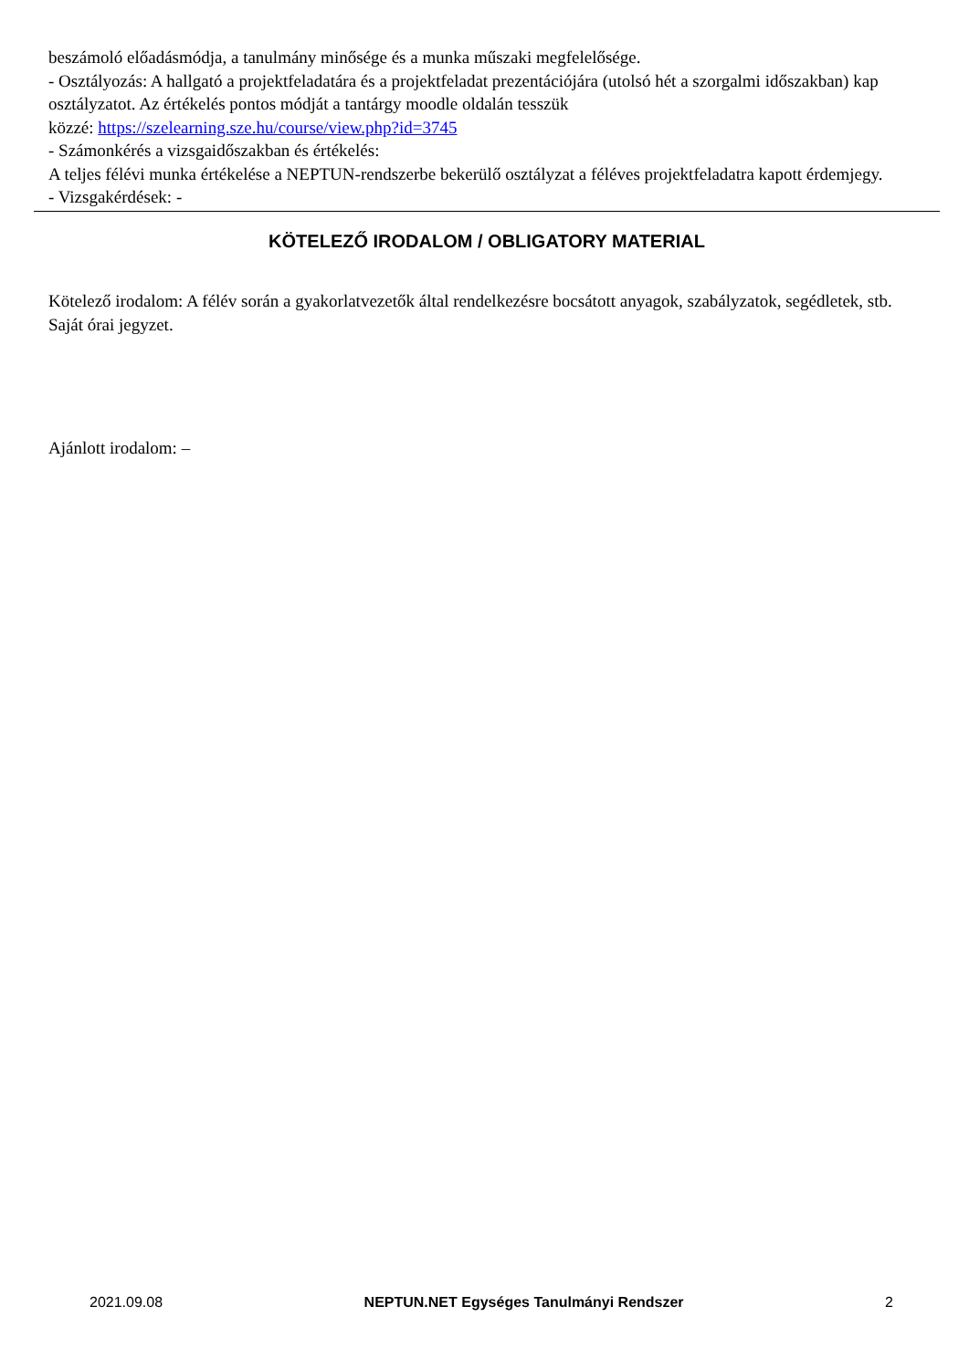beszámoló előadásmódja, a tanulmány minősége és a munka műszaki megfelelősége.
- Osztályozás: A hallgató a projektfeladatára és a projektfeladat prezentációjára (utolsó hét a szorgalmi időszakban) kap osztályzatot. Az értékelés pontos módját a tantárgy moodle oldalán tesszük
közzé: https://szelearning.sze.hu/course/view.php?id=3745
- Számonkérés a vizsgaidőszakban és értékelés:
A teljes félévi munka értékelése a NEPTUN-rendszerbe bekerülő osztályzat a féléves projektfeladatra kapott érdemjegy.
- Vizsgakérdések: -
KÖTELEZŐ IRODALOM / OBLIGATORY MATERIAL
Kötelező irodalom: A félév során a gyakorlatvezetők által rendelkezésre bocsátott anyagok, szabályzatok, segédletek, stb. Saját órai jegyzet.
Ajánlott irodalom: –
2021.09.08 NEPTUN.NET Egységes Tanulmányi Rendszer 2